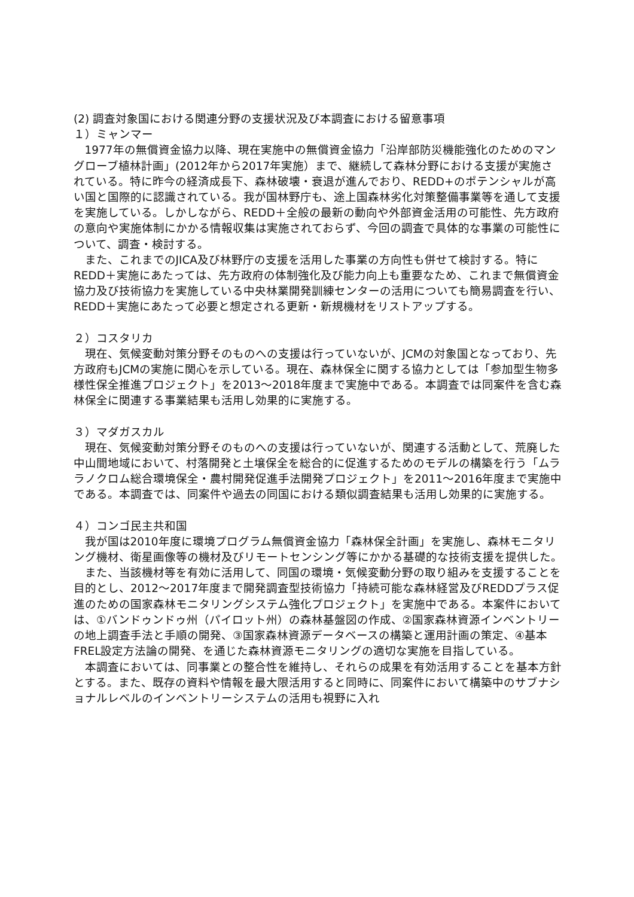(2) 調査対象国における関連分野の支援状況及び本調査における留意事項
１）ミャンマー
1977年の無償資金協力以降、現在実施中の無償資金協力「沿岸部防災機能強化のためのマングローブ植林計画」(2012年から2017年実施）まで、継続して森林分野における支援が実施されている。特に昨今の経済成長下、森林破壊・衰退が進んでおり、REDD+のポテンシャルが高い国と国際的に認識されている。我が国林野庁も、途上国森林劣化対策整備事業等を通して支援を実施している。しかしながら、REDD＋全般の最新の動向や外部資金活用の可能性、先方政府の意向や実施体制にかかる情報収集は実施されておらず、今回の調査で具体的な事業の可能性について、調査・検討する。
また、これまでのJICA及び林野庁の支援を活用した事業の方向性も併せて検討する。特にREDD＋実施にあたっては、先方政府の体制強化及び能力向上も重要なため、これまで無償資金協力及び技術協力を実施している中央林業開発訓練センターの活用についても簡易調査を行い、REDD＋実施にあたって必要と想定される更新・新規機材をリストアップする。
２）コスタリカ
現在、気候変動対策分野そのものへの支援は行っていないが、JCMの対象国となっており、先方政府もJCMの実施に関心を示している。現在、森林保全に関する協力としては「参加型生物多様性保全推進プロジェクト」を2013～2018年度まで実施中である。本調査では同案件を含む森林保全に関連する事業結果も活用し効果的に実施する。
３）マダガスカル
現在、気候変動対策分野そのものへの支援は行っていないが、関連する活動として、荒廃した中山間地域において、村落開発と土壌保全を総合的に促進するためのモデルの構築を行う「ムララノクロム総合環境保全・農村開発促進手法開発プロジェクト」を2011～2016年度まで実施中である。本調査では、同案件や過去の同国における類似調査結果も活用し効果的に実施する。
４）コンゴ民主共和国
我が国は2010年度に環境プログラム無償資金協力「森林保全計画」を実施し、森林モニタリング機材、衛星画像等の機材及びリモートセンシング等にかかる基礎的な技術支援を提供した。
また、当該機材等を有効に活用して、同国の環境・気候変動分野の取り組みを支援することを目的とし、2012～2017年度まで開発調査型技術協力「持続可能な森林経営及びREDDプラス促進のための国家森林モニタリングシステム強化プロジェクト」を実施中である。本案件においては、①バンドゥンドゥ州（パイロット州）の森林基盤図の作成、②国家森林資源インベントリーの地上調査手法と手順の開発、③国家森林資源データベースの構築と運用計画の策定、④基本FREL設定方法論の開発、を通じた森林資源モニタリングの適切な実施を目指している。
本調査においては、同事業との整合性を維持し、それらの成果を有効活用することを基本方針とする。また、既存の資料や情報を最大限活用すると同時に、同案件において構築中のサブナショナルレベルのインベントリーシステムの活用も視野に入れ